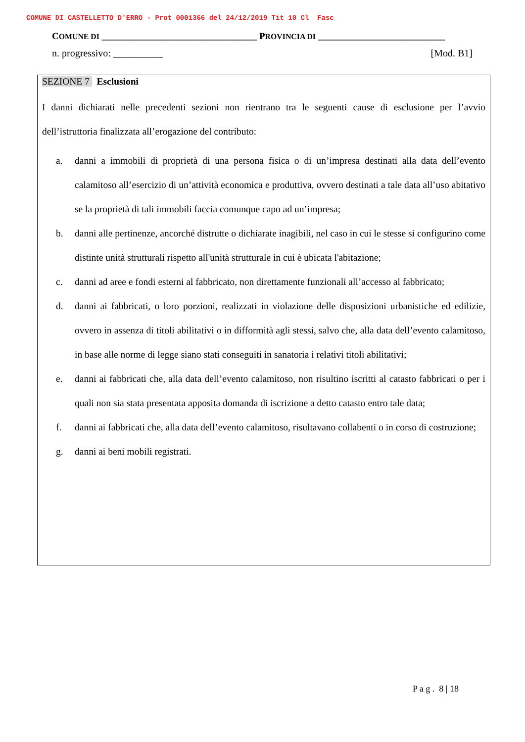COMUNE DI CASTELLETTO D'ERRO - Prot 0001366 del 24/12/2019 Tit 10 Cl Fasc
COMUNE DI _________________________________ PROVINCIA DI ___________________________
n. progressivo: __________ [Mod. B1]
SEZIONE 7 Esclusioni
I danni dichiarati nelle precedenti sezioni non rientrano tra le seguenti cause di esclusione per l’avvio dell’istruttoria finalizzata all’erogazione del contributo:
a. danni a immobili di proprietà di una persona fisica o di un’impresa destinati alla data dell’evento calamitoso all’esercizio di un’attività economica e produttiva, ovvero destinati a tale data all’uso abitativo se la proprietà di tali immobili faccia comunque capo ad un’impresa;
b. danni alle pertinenze, ancorché distrutte o dichiarate inagibili, nel caso in cui le stesse si configurino come distinte unità strutturali rispetto all'unità strutturale in cui è ubicata l'abitazione;
c. danni ad aree e fondi esterni al fabbricato, non direttamente funzionali all’accesso al fabbricato;
d. danni ai fabbricati, o loro porzioni, realizzati in violazione delle disposizioni urbanistiche ed edilizie, ovvero in assenza di titoli abilitativi o in difformità agli stessi, salvo che, alla data dell’evento calamitoso, in base alle norme di legge siano stati conseguiti in sanatoria i relativi titoli abilitativi;
e. danni ai fabbricati che, alla data dell’evento calamitoso, non risultino iscritti al catasto fabbricati o per i quali non sia stata presentata apposita domanda di iscrizione a detto catasto entro tale data;
f. danni ai fabbricati che, alla data dell’evento calamitoso, risultavano collabenti o in corso di costruzione;
g. danni ai beni mobili registrati.
P a g . 8 | 18